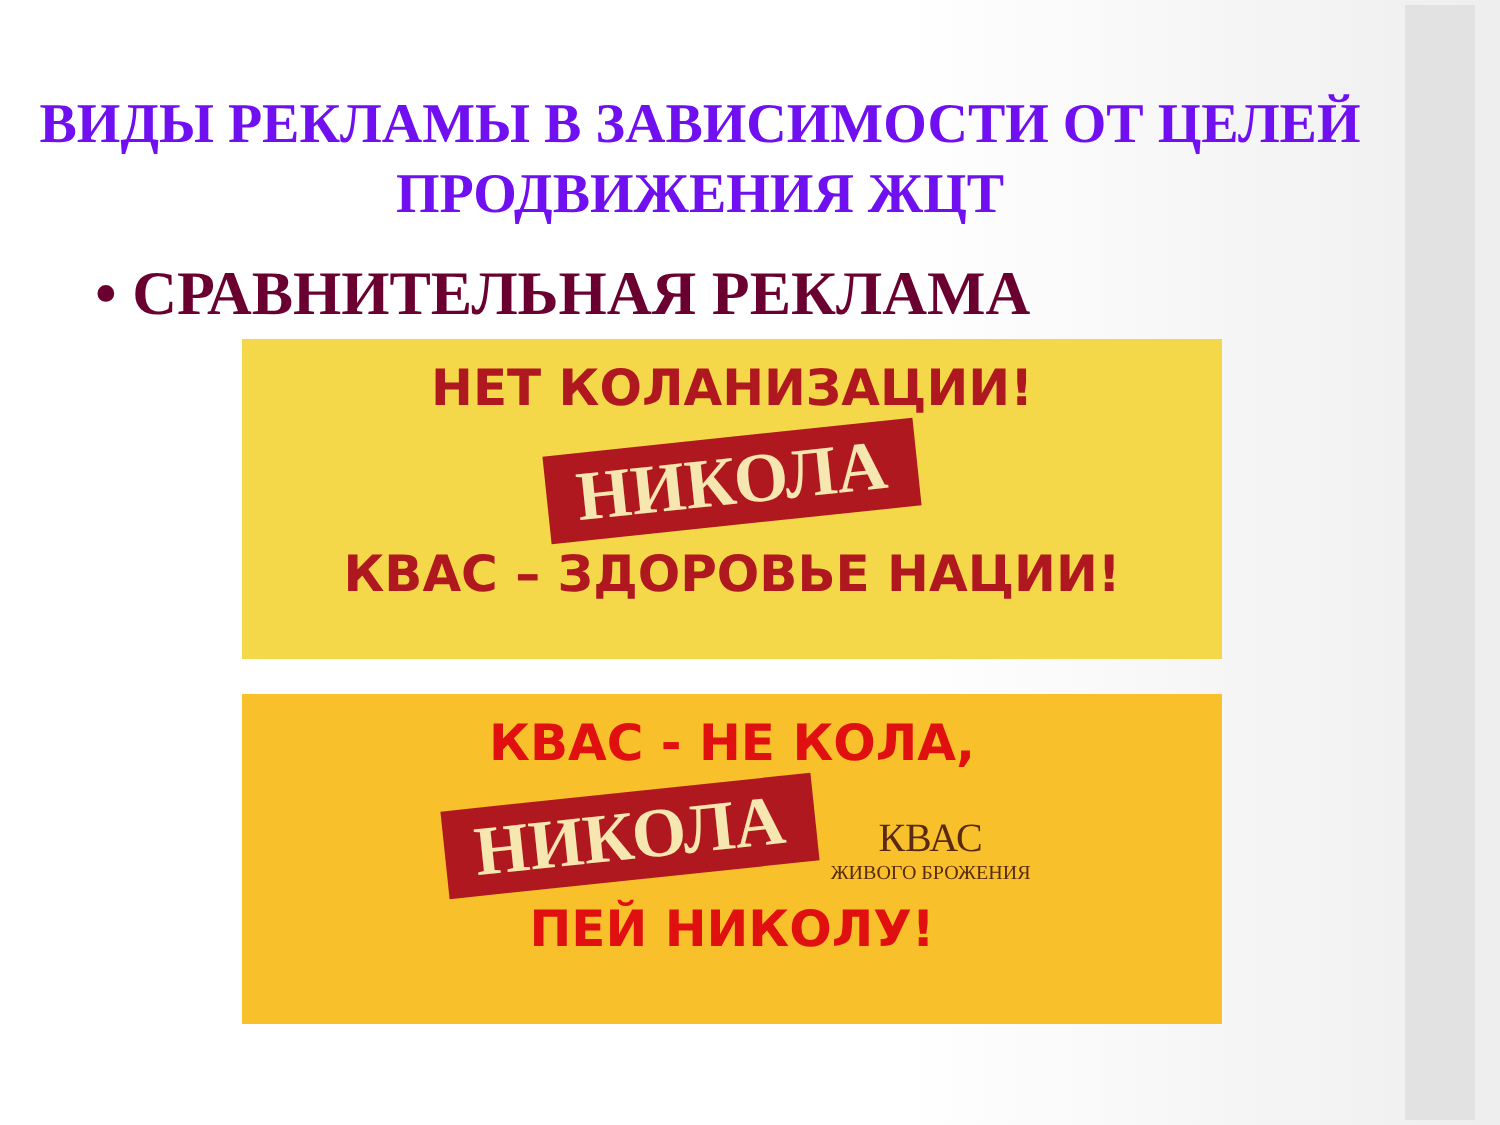ВИДЫ РЕКЛАМЫ В ЗАВИСИМОСТИ ОТ ЦЕЛЕЙ ПРОДВИЖЕНИЯ ЖЦТ
• СРАВНИТЕЛЬНАЯ РЕКЛАМА
НЕТ КОЛАНИЗАЦИИ!
НИКОЛА
КВАС – ЗДОРОВЬЕ НАЦИИ!
КВАС - НЕ КОЛА,
НИКОЛА
КВАС ЖИВОГО БРОЖЕНИЯ
ПЕЙ НИКОЛУ!